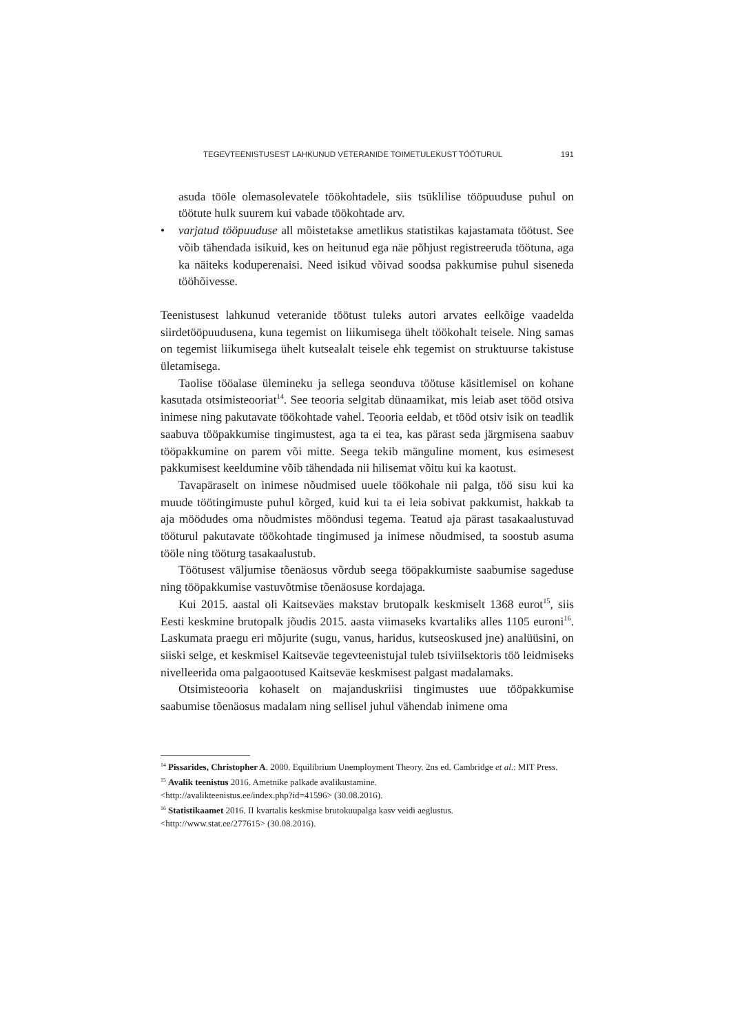TEGEVTEENISTUSEST LAHKUNUD VETERANIDE TOIMETULEKUST TÖÖTURUL 191
asuda tööle olemasolevatele töökohtadele, siis tsüklilise tööpuuduse puhul on töötute hulk suurem kui vabade töökohtade arv.
• varjatud tööpuuduse all mõistetakse ametlikus statistikas kajastamata töötust. See võib tähendada isikuid, kes on heitunud ega näe põhjust registreeruda töötuna, aga ka näiteks koduperenaisi. Need isikud võivad soodsa pakkumise puhul siseneda tööhõivesse.
Teenistusest lahkunud veteranide töötust tuleks autori arvates eelkõige vaadelda siirdetööpuudusena, kuna tegemist on liikumisega ühelt töökohalt teisele. Ning samas on tegemist liikumisega ühelt kutsealalt teisele ehk tegemist on struktuurse takistuse ületamisega.
Taolise tööalase ülemineku ja sellega seonduva töötuse käsitlemisel on kohane kasutada otsimisteooriat<sup>14</sup>. See teooria selgitab dünaamikat, mis leiab aset tööd otsiva inimese ning pakutavate töökohtade vahel. Teooria eeldab, et tööd otsiv isik on teadlik saabuva tööpakkumise tingimustest, aga ta ei tea, kas pärast seda järgmisena saabuv tööpakkumine on parem või mitte. Seega tekib mänguline moment, kus esimesest pakkumisest keeldumine võib tähendada nii hilisemat võitu kui ka kaotust.
Tavapäraselt on inimese nõudmised uuele töökohale nii palga, töö sisu kui ka muude töötingimuste puhul kõrged, kuid kui ta ei leia sobivat pakkumist, hakkab ta aja möödudes oma nõudmistes mööndusi tegema. Teatud aja pärast tasakaalustuvad tööturul pakutavate töökohtade tingimused ja inimese nõudmised, ta soostub asuma tööle ning tööturg tasakaalustub.
Töötusest väljumise tõenäosus võrdub seega tööpakkumiste saabumise sageduse ning tööpakkumise vastuvõtmise tõenäosuse kordajaga.
Kui 2015. aastal oli Kaitseväes makstav brutopalk keskmiselt 1368 eurot<sup>15</sup>, siis Eesti keskmine brutopalk jõudis 2015. aasta viimaseks kvartaliks alles 1105 euroni<sup>16</sup>. Laskumata praegu eri mõjurite (sugu, vanus, haridus, kutseoskused jne) analüüsini, on siiski selge, et keskmisel Kaitseväe tegevteenistujal tuleb tsiviilsektoris töö leidmiseks nivelleerida oma palgaootused Kaitseväe keskmisest palgast madalamaks.
Otsimisteooria kohaselt on majanduskriisi tingimustes uue tööpakkumise saabumise tõenäosus madalam ning sellisel juhul vähendab inimene oma
<sup>14</sup> Pissarides, Christopher A. 2000. Equilibrium Unemployment Theory. 2ns ed. Cambridge et al.: MIT Press.
<sup>15</sup> Avalik teenistus 2016. Ametnike palkade avalikustamine.
<http://avalikteenistus.ee/index.php?id=41596> (30.08.2016).
<sup>16</sup> Statistikaamet 2016. II kvartalis keskmise brutokuupalga kasv veidi aeglustus.
<http://www.stat.ee/277615> (30.08.2016).